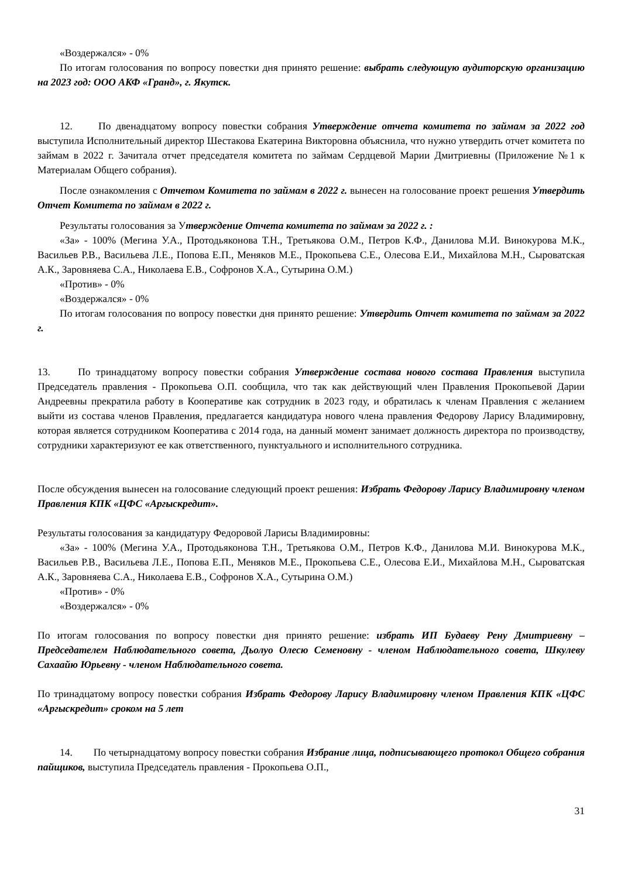«Воздержался» - 0%
По итогам голосования по вопросу повестки дня принято решение: выбрать следующую аудиторскую организацию на 2023 год: ООО АКФ «Гранд», г. Якутск.
12. По двенадцатому вопросу повестки собрания Утверждение отчета комитета по займам за 2022 год выступила Исполнительный директор Шестакова Екатерина Викторовна объяснила, что нужно утвердить отчет комитета по займам в 2022 г. Зачитала отчет председателя комитета по займам Сердцевой Марии Дмитриевны (Приложение №1 к Материалам Общего собрания).
После ознакомления с Отчетом Комитета по займам в 2022 г. вынесен на голосование проект решения Утвердить Отчет Комитета по займам в 2022 г.
Результаты голосования за Утверждение Отчета комитета по займам за 2022 г. :
«За» - 100% (Мегина У.А., Протодьяконова Т.Н., Третьякова О.М., Петров К.Ф., Данилова М.И. Винокурова М.К., Васильев Р.В., Васильева Л.Е., Попова Е.П., Меняков М.Е., Прокопьева С.Е., Олесова Е.И., Михайлова М.Н., Сыроватская А.К., Заровняева С.А., Николаева Е.В., Софронов Х.А., Сутырина О.М.)
«Против» - 0%
«Воздержался» - 0%
По итогам голосования по вопросу повестки дня принято решение: Утвердить Отчет комитета по займам за 2022 г.
13. По тринадцатому вопросу повестки собрания Утверждение состава нового состава Правления выступила Председатель правления - Прокопьева О.П. сообщила, что так как действующий член Правления Прокопьевой Дарии Андреевны прекратила работу в Кооперативе как сотрудник в 2023 году, и обратилась к членам Правления с желанием выйти из состава членов Правления, предлагается кандидатура нового члена правления Федорову Ларису Владимировну, которая является сотрудником Кооператива с 2014 года, на данный момент занимает должность директора по производству, сотрудники характеризуют ее как ответственного, пунктуального и исполнительного сотрудника.
После обсуждения вынесен на голосование следующий проект решения: Избрать Федорову Ларису Владимировну членом Правления КПК «ЦФС «Аргыскредит».
Результаты голосования за кандидатуру Федоровой Ларисы Владимировны:
«За» - 100% (Мегина У.А., Протодьяконова Т.Н., Третьякова О.М., Петров К.Ф., Данилова М.И. Винокурова М.К., Васильев Р.В., Васильева Л.Е., Попова Е.П., Меняков М.Е., Прокопьева С.Е., Олесова Е.И., Михайлова М.Н., Сыроватская А.К., Заровняева С.А., Николаева Е.В., Софронов Х.А., Сутырина О.М.)
«Против» - 0%
«Воздержался» - 0%
По итогам голосования по вопросу повестки дня принято решение: избрать ИП Будаеву Рену Дмитриевну – Председателем Наблюдательного совета, Дьолуо Олесю Семеновну - членом Наблюдательного совета, Шкулеву Сахаайю Юрьевну - членом Наблюдательного совета.
По тринадцатому вопросу повестки собрания Избрать Федорову Ларису Владимировну членом Правления КПК «ЦФС «Аргыскредит» сроком на 5 лет
14. По четырнадцатому вопросу повестки собрания Избрание лица, подписывающего протокол Общего собрания пайщиков, выступила Председатель правления - Прокопьева О.П.,
31